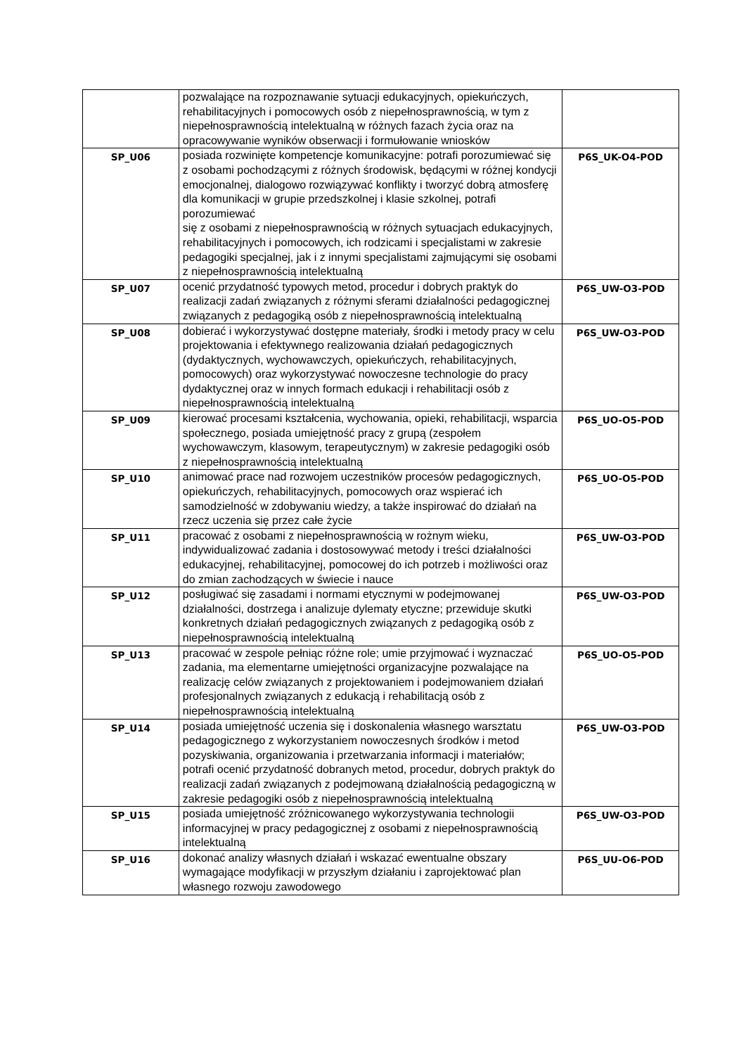| | pozwalające na rozpoznawanie sytuacji edukacyjnych, opiekuńczych, rehabilitacyjnych i pomocowych osób z niepełnosprawnością, w tym z niepełnosprawnością intelektualną w różnych fazach życia oraz na opracowywanie wyników obserwacji i formułowanie wniosków | |
| SP_U06 | posiada rozwinięte kompetencje komunikacyjne: potrafi porozumiewać się z osobami pochodzącymi z różnych środowisk, będącymi w różnej kondycji emocjonalnej, dialogowo rozwiązywać konflikty i tworzyć dobrą atmosferę dla komunikacji w grupie przedszkolnej i klasie szkolnej, potrafi porozumiewać się z osobami z niepełnosprawnością w różnych sytuacjach edukacyjnych, rehabilitacyjnych i pomocowych, ich rodzicami i specjalistami w zakresie pedagogiki specjalnej, jak i z innymi specjalistami zajmującymi się osobami z niepełnosprawnością intelektualną | P6S_UK-O4-POD |
| SP_U07 | ocenić przydatność typowych metod, procedur i dobrych praktyk do realizacji zadań związanych z różnymi sferami działalności pedagogicznej związanych z pedagogiką osób z niepełnosprawnością intelektualną | P6S_UW-O3-POD |
| SP_U08 | dobierać i wykorzystywać dostępne materiały, środki i metody pracy w celu projektowania i efektywnego realizowania działań pedagogicznych (dydaktycznych, wychowawczych, opiekuńczych, rehabilitacyjnych, pomocowych) oraz wykorzystywać nowoczesne technologie do pracy dydaktycznej oraz w innych formach edukacji i rehabilitacji osób z niepełnosprawnością intelektualną | P6S_UW-O3-POD |
| SP_U09 | kierować procesami kształcenia, wychowania, opieki, rehabilitacji, wsparcia społecznego, posiada umiejętność pracy z grupą (zespołem wychowawczym, klasowym, terapeutycznym) w zakresie pedagogiki osób z niepełnosprawnością intelektualną | P6S_UO-O5-POD |
| SP_U10 | animować prace nad rozwojem uczestników procesów pedagogicznych, opiekuńczych, rehabilitacyjnych, pomocowych oraz wspierać ich samodzielność w zdobywaniu wiedzy, a także inspirować do działań na rzecz uczenia się przez całe życie | P6S_UO-O5-POD |
| SP_U11 | pracować z osobami z niepełnosprawnością w rożnym wieku, indywidualizować zadania i dostosowywać metody i treści działalności edukacyjnej, rehabilitacyjnej, pomocowej do ich potrzeb i możliwości oraz do zmian zachodzących w świecie i nauce | P6S_UW-O3-POD |
| SP_U12 | posługiwać się zasadami i normami etycznymi w podejmowanej działalności, dostrzega i analizuje dylematy etyczne; przewiduje skutki konkretnych działań pedagogicznych związanych z pedagogiką osób z niepełnosprawnością intelektualną | P6S_UW-O3-POD |
| SP_U13 | pracować w zespole pełniąc różne role; umie przyjmować i wyznaczać zadania, ma elementarne umiejętności organizacyjne pozwalające na realizację celów związanych z projektowaniem i podejmowaniem działań profesjonalnych związanych z edukacją i rehabilitacją osób z niepełnosprawnością intelektualną | P6S_UO-O5-POD |
| SP_U14 | posiada umiejętność uczenia się i doskonalenia własnego warsztatu pedagogicznego z wykorzystaniem nowoczesnych środków i metod pozyskiwania, organizowania i przetwarzania informacji i materiałów; potrafi ocenić przydatność dobranych metod, procedur, dobrych praktyk do realizacji zadań związanych z podejmowaną działalnością pedagogiczną w zakresie pedagogiki osób z niepełnosprawnością intelektualną | P6S_UW-O3-POD |
| SP_U15 | posiada umiejętność zróżnicowanego wykorzystywania technologii informacyjnej w pracy pedagogicznej z osobami z niepełnosprawnością intelektualną | P6S_UW-O3-POD |
| SP_U16 | dokonać analizy własnych działań i wskazać ewentualne obszary wymagające modyfikacji w przyszłym działaniu i zaprojektować plan własnego rozwoju zawodowego | P6S_UU-O6-POD |